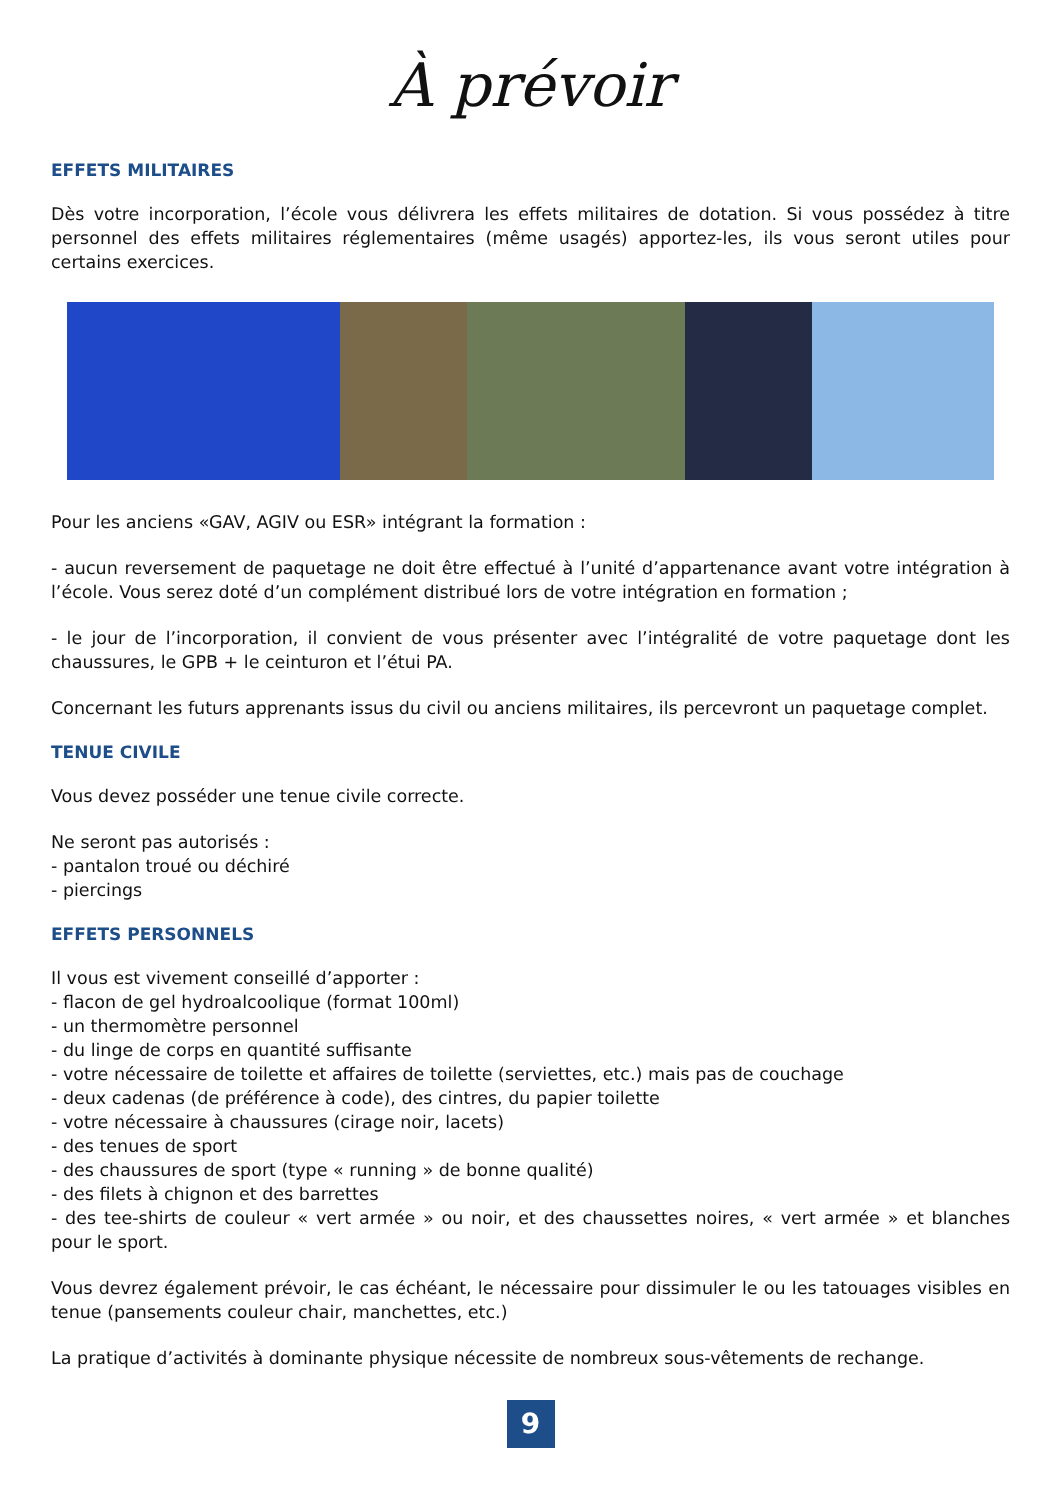À prévoir
EFFETS MILITAIRES
Dès votre incorporation, l’école vous délivrera les effets militaires de dotation. Si vous possédez à titre personnel des effets militaires réglementaires (même usagés) apportez-les, ils vous seront utiles pour certains exercices.
Pour les anciens «GAV, AGIV ou ESR» intégrant la formation :
- aucun reversement de paquetage ne doit être effectué à l’unité d’appartenance avant votre intégration à l’école. Vous serez doté d’un complément distribué lors de votre intégration en formation ;
- le jour de l’incorporation, il convient de vous présenter avec l’intégralité de votre paquetage dont les chaussures, le GPB + le ceinturon et l’étui PA.
Concernant les futurs apprenants issus du civil ou anciens militaires, ils percevront un paquetage complet.
TENUE CIVILE
Vous devez posséder une tenue civile correcte.
Ne seront pas autorisés :
- pantalon troué ou déchiré
- piercings
EFFETS PERSONNELS
Il vous est vivement conseillé d’apporter :
- flacon de gel hydroalcoolique (format 100ml)
- un thermomètre personnel
- du linge de corps en quantité suffisante
- votre nécessaire de toilette et affaires de toilette (serviettes, etc.) mais pas de couchage
- deux cadenas (de préférence à code), des cintres, du papier toilette
- votre nécessaire à chaussures (cirage noir, lacets)
- des tenues de sport
- des chaussures de sport (type « running » de bonne qualité)
- des filets à chignon et des barrettes
- des tee-shirts de couleur « vert armée » ou noir, et des chaussettes noires, « vert armée » et blanches pour le sport.
Vous devrez également prévoir, le cas échéant, le nécessaire pour dissimuler le ou les tatouages visibles en tenue (pansements couleur chair, manchettes, etc.)
La pratique d’activités à dominante physique nécessite de nombreux sous-vêtements de rechange.
9